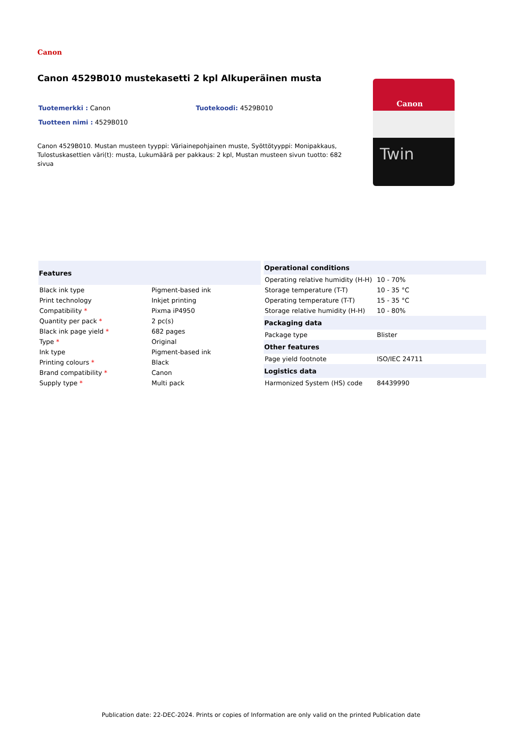Canon
Canon 4529B010 mustekasetti 2 kpl Alkuperäinen musta
Tuotemerkki : Canon Tuotekoodi: 4529B010
Tuotteen nimi : 4529B010
Canon 4529B010. Mustan musteen tyyppi: Väriainepohjainen muste, Syöttötyyppi: Monipakkaus, Tulostuskasettien väri(t): musta, Lukumäärä per pakkaus: 2 kpl, Mustan musteen sivun tuotto: 682 sivua
Canon
Twin
| Features | |
| --- | --- |
| Black ink type | Pigment-based ink |
| Print technology | Inkjet printing |
| Compatibility * | Pixma iP4950 |
| Quantity per pack * | 2 pc(s) |
| Black ink page yield * | 682 pages |
| Type * | Original |
| Ink type | Pigment-based ink |
| Printing colours * | Black |
| Brand compatibility * | Canon |
| Supply type * | Multi pack |
| Operational conditions | |
| --- | --- |
| Operating relative humidity (H-H) | 10 - 70% |
| Storage temperature (T-T) | 10 - 35 °C |
| Operating temperature (T-T) | 15 - 35 °C |
| Storage relative humidity (H-H) | 10 - 80% |
| Packaging data | |
| Package type | Blister |
| Other features | |
| Page yield footnote | ISO/IEC 24711 |
| Logistics data | |
| Harmonized System (HS) code | 84439990 |
Publication date: 22-DEC-2024. Prints or copies of Information are only valid on the printed Publication date